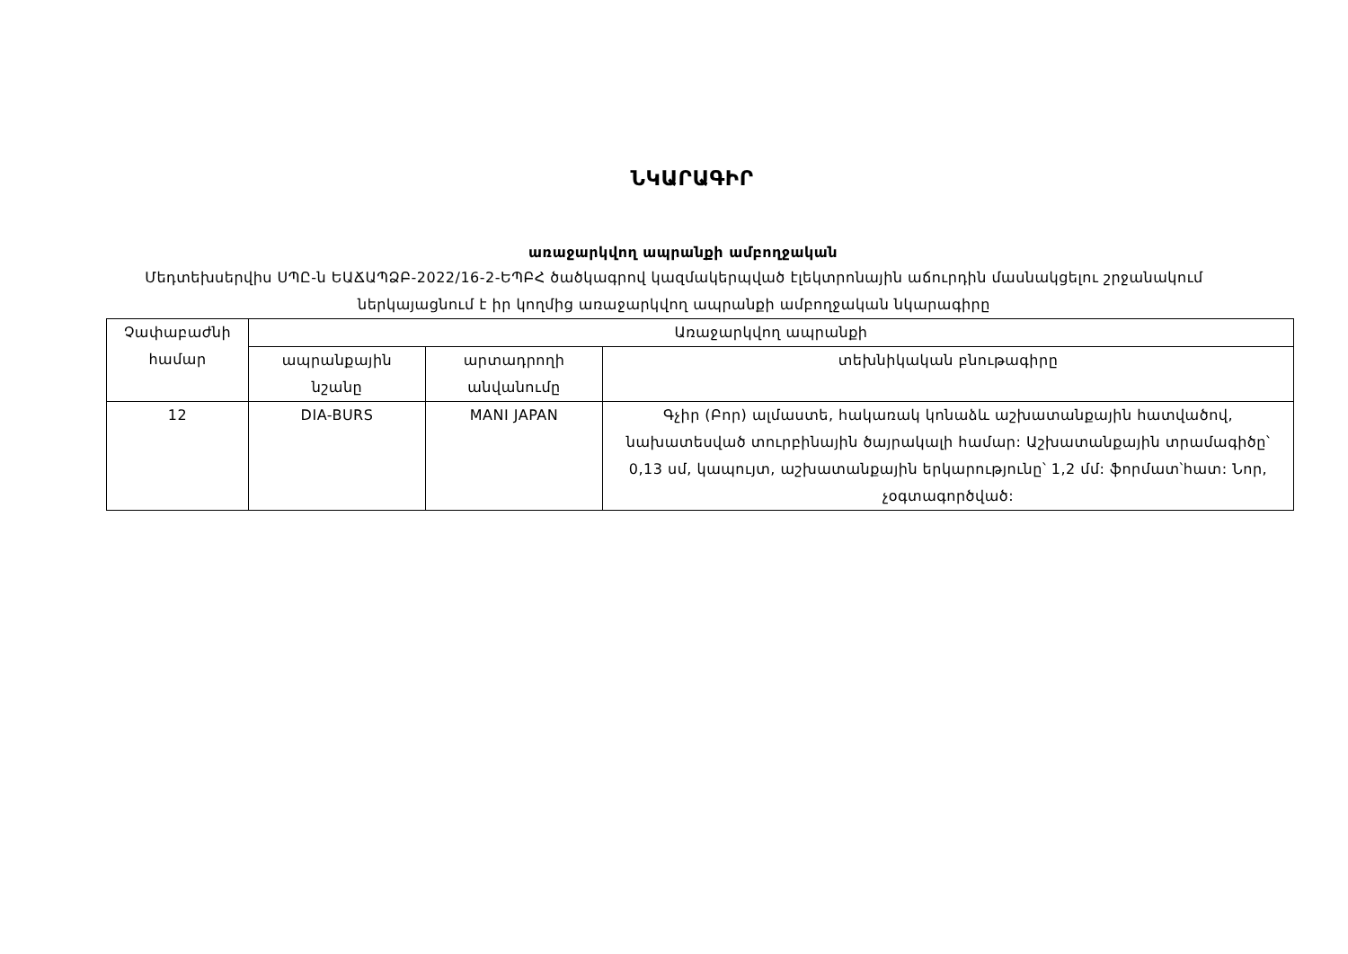ՆԿԱՐԱԳԻՐ
առաջարկվող ապրանքի ամբողջական
Մեդտեխսերվիս ՍՊԸ-ն ԵԱՃԱՊՁԲ-2022/16-2-ԵՊԲՀ ծածկագրով կազմակերպված էլեկտրոնային աճուրդին մասնակցելու շրջանակում ներկայացնում է իր կողմից առաջարկվող ապրանքի ամբողջական նկարագիրը
| Չափաբաժնի համար | Առաջարկվող ապրանքի | | |
| --- | --- | --- | --- |
| | ապրանքային նշանը | արտադրողի անվանումը | տեխնիկական բնութագիրը |
| 12 | DIA-BURS | MANI JAPAN | Գչիր (Բոր) ալմաստե, հակառակ կոնաձև աշխատանքային հատվածով, նախատեսված տուրբինային ծայրակալի համար: Աշխատանքային տրամագիծը՝ 0,13 սմ, կապույտ, աշխատանքային երկարությունը՝ 1,2 մմ: ֆորմատ՝հատ: Նոր, չօգտագործված: |